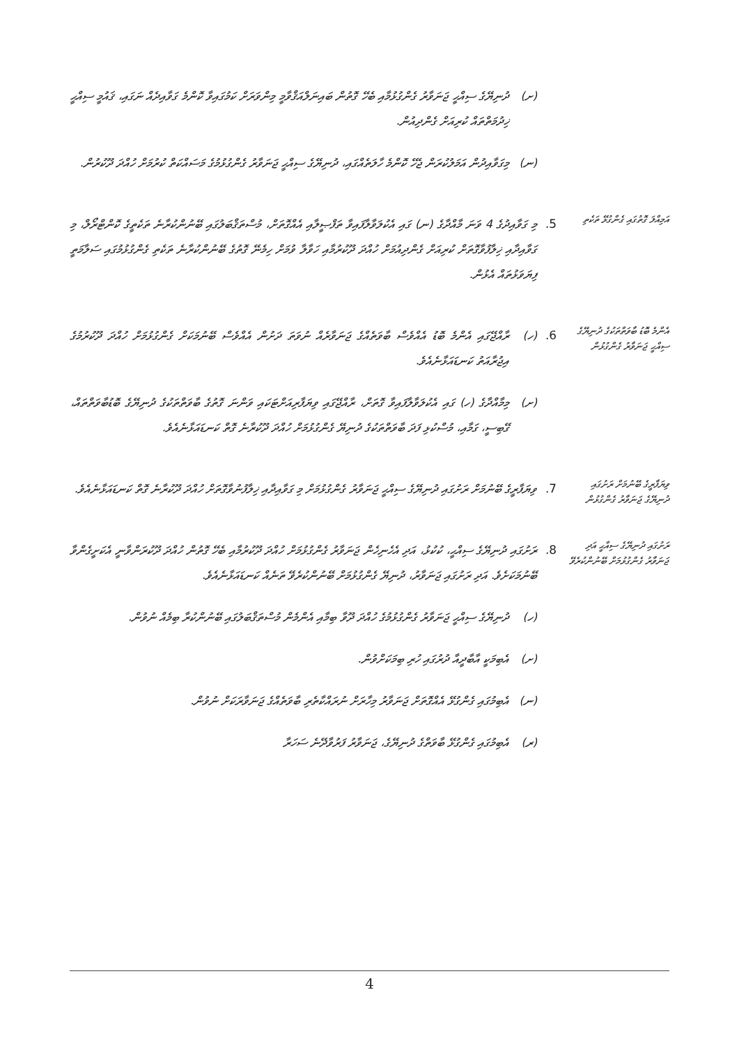(ށ) ދުނިޔޭގެ ސިއްޙީ ޖަނަވާރު ގެންގުޅުމާއި ބެހޭ ގޮތުން ބައިނަލްއަޤްވާމީ މިންވަރަށް ކަމުގައިވާ ކޮންމެ ގަވާއިދެއް ނަގައި، ޤައުމީ ސިއްޙީ ޚިދުމަތްތައް ކުރިއަށް ގެންދިއުން.
(ނ) މިގަވާއިދުން އަމަލުކުރަން ޖެހޭ ކޮންމެ ހާލަތެއްގައި، ދުނިޔޭގެ ސިއްޙީ ޖަނަވާރު ގެންގުޅުމުގެ މަސައްކަތް ކުރުމަށް ހުއްދަ ދޫކުރުން.
އަމިއްލަ ގޮތުގައި ގެންގުޅޭ ތަކެތި
5.
މި ގަވާއިދުގެ 4 ވަނަ މާއްދާގެ (ނ) ގައި އެކުލަވާލާފައިވާ ތަފްޞީލާއި އެއްގޮތަށް، މުސްތަޤްބަލުގައި ބޭނުންކުރާނެ ތަކެތީގެ ކޮންޓްރޯލް، މި ގަވާއިދާއި ޚިލާފުވާގޮތަށް ކުރިއަށް ގެންދިއުމަށް ހުއްދަ ދޫކުރުމާއި ހަވާލާ ވުމަށް ހިމެނޭ ގޮތުގެ ބޭނުންކުރާނެ ތަކެތި ގެންގުޅުމުގައި ސަލާމަތީ ފިޔަވަޅުތައް އެޅުން.
އެންމެ ބޮޑު ބާވަތްތަކުގެ ދުނިޔޭގެ ސިއްޙީ ޖަނަވާރު ގެންގުޅުން
6.
(ހ) ރާއްޖޭގައި އެންމެ ބޮޑު އެއްވެސް ބާވަތެއްގެ ޖަނަވާރެއް ނުވަތަ ދަށުން އެއްވެސް ބޭނުމަކަށް ގެންގުޅުމަށް ހުއްދަ ދޫކުރުމުގެ އިޖުރާއަތު ކަނޑައަޅާނެއެވެ.
(ށ) މިމާއްދާގެ (ހ) ގައި އެކުލަވާލާފައިވާ ގޮތަށް، ރާއްޖޭގައި ވިޔަފާރިއަށްޓަކައި ވަންނަ ގޮތުގެ ބާވަތްތަކުގެ ދުނިޔޭގެ ބޮޑުބާވަތްތައް، ގޭބިސީ، ގަމާއި، މުސްކުޅި ފަދަ ބާވަތްތަކުގެ ދުނިޔޭ ގެންގުޅުމަށް ހުއްދަ ދޫކުރާނެ ގޮތް ކަނޑައަޅާނެއެވެ.
ވިޔަފާރީގެ ބޭނުމަށް ރަށުގައި ދުނިޔޭގެ ޖަނަވާރު ގެންގުޅުން
7.
ވިޔަފާރީގެ ބޭނުމަށް ރަށުގައި ދުނިޔޭގެ ސިއްޙީ ޖަނަވާރު ގެންގުޅުމަށް މި ގަވާއިދާއި ޚިލާފުނުވާގޮތަށް ހުއްދަ ދޫކުރާނެ ގޮތް ކަނޑައަޅާނެއެވެ.
ރަށުގައި ދުނިޔޭގެ ސިއްޙީ އަދި ޖަނަވާރު ގެންގުޅުމަށް ބޭނުންކުރެވޭ
8.
ރަށުގައި ދުނިޔޭގެ ސިއްޙީ، ކުކުޅު، އަދި އެހެނިހެން ޖަނަވާރު ގެންގުޅުމަށް ހުއްދަ ދޫކުރުމާއި ބެހޭ ގޮތުން ހުއްދަ ދޫކުރަންވާނީ އެކަށީގެންވާ ބޭނުމަކަށެވެ. އަދި ރަށުގައި ޖަނަވާރު، ދުނިޔޭ ގެންގުޅުމަށް ބޭނުންކުރެވޭ ތަނެއް ކަނޑައަޅާނެއެވެ.
(ހ) ދުނިޔޭގެ ސިއްޙީ ޖަނަވާރު ގެންގުޅުމުގެ ހުއްދަ ދޫވާ ބިމާއި އެންމެން މުސްތަޤްބަލުގައި ބޭނުންކުރާ ބިމެއް ނުވުން.
(ށ) އެބިމަކީ އާބާދީއާ ދުރުގައި ހުރި ބިމަކަށްވުން.
(ނ) އެބިމުގައި ގެންގުޅޭ އެއްގޮތަށް ޖަނަވާރު މިހާރަށް ނުރައްކާތެރި ބާވަތެއްގެ ޖަނަވާރަކަށް ނުވުން.
(ރ) އެބިމުގައި ގެންގުޅޭ ބާވަތްގެ ދުނިޔޭގެ، ޖަނަވާރު ފަރުވާދޭނެ ސަހަރާ
4